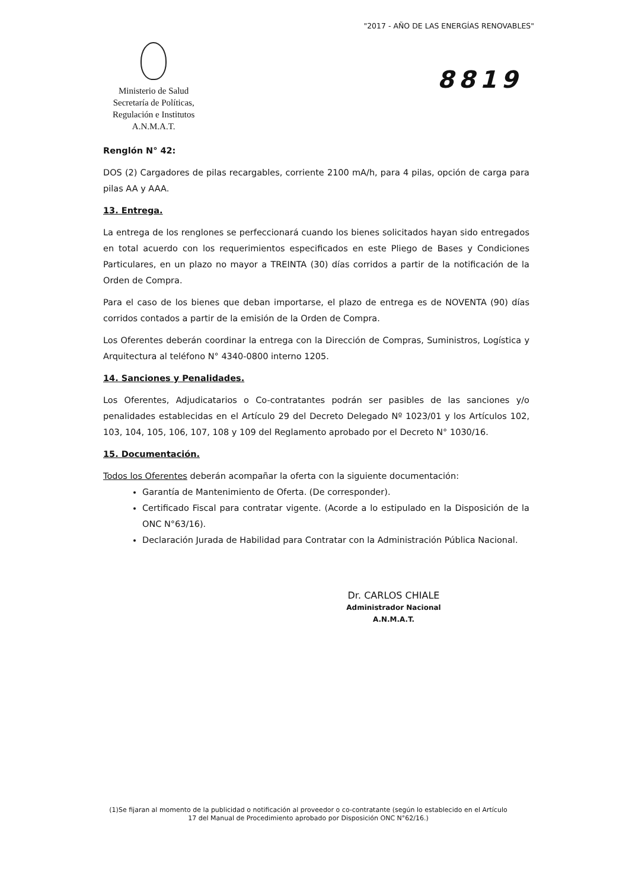"2017 - AÑO DE LAS ENERGÍAS RENOVABLES"
Ministerio de Salud
Secretaría de Políticas,
Regulación e Institutos
A.N.M.A.T.
8819
Renglón N° 42:
DOS (2) Cargadores de pilas recargables, corriente 2100 mA/h, para 4 pilas, opción de carga para pilas AA y AAA.
13. Entrega.
La entrega de los renglones se perfeccionará cuando los bienes solicitados hayan sido entregados en total acuerdo con los requerimientos especificados en este Pliego de Bases y Condiciones Particulares, en un plazo no mayor a TREINTA (30) días corridos a partir de la notificación de la Orden de Compra.
Para el caso de los bienes que deban importarse, el plazo de entrega es de NOVENTA (90) días corridos contados a partir de la emisión de la Orden de Compra.
Los Oferentes deberán coordinar la entrega con la Dirección de Compras, Suministros, Logística y Arquitectura al teléfono N° 4340-0800 interno 1205.
14. Sanciones y Penalidades.
Los Oferentes, Adjudicatarios o Co-contratantes podrán ser pasibles de las sanciones y/o penalidades establecidas en el Artículo 29 del Decreto Delegado Nº 1023/01 y los Artículos 102, 103, 104, 105, 106, 107, 108 y 109 del Reglamento aprobado por el Decreto N° 1030/16.
15. Documentación.
Todos los Oferentes deberán acompañar la oferta con la siguiente documentación:
Garantía de Mantenimiento de Oferta. (De corresponder).
Certificado Fiscal para contratar vigente. (Acorde a lo estipulado en la Disposición de la ONC N°63/16).
Declaración Jurada de Habilidad para Contratar con la Administración Pública Nacional.
Dr. CARLOS CHIALE
Administrador Nacional
A.N.M.A.T.
(1)Se fijaran al momento de la publicidad o notificación al proveedor o co-contratante (según lo establecido en el Artículo 17 del Manual de Procedimiento aprobado por Disposición ONC N°62/16.)